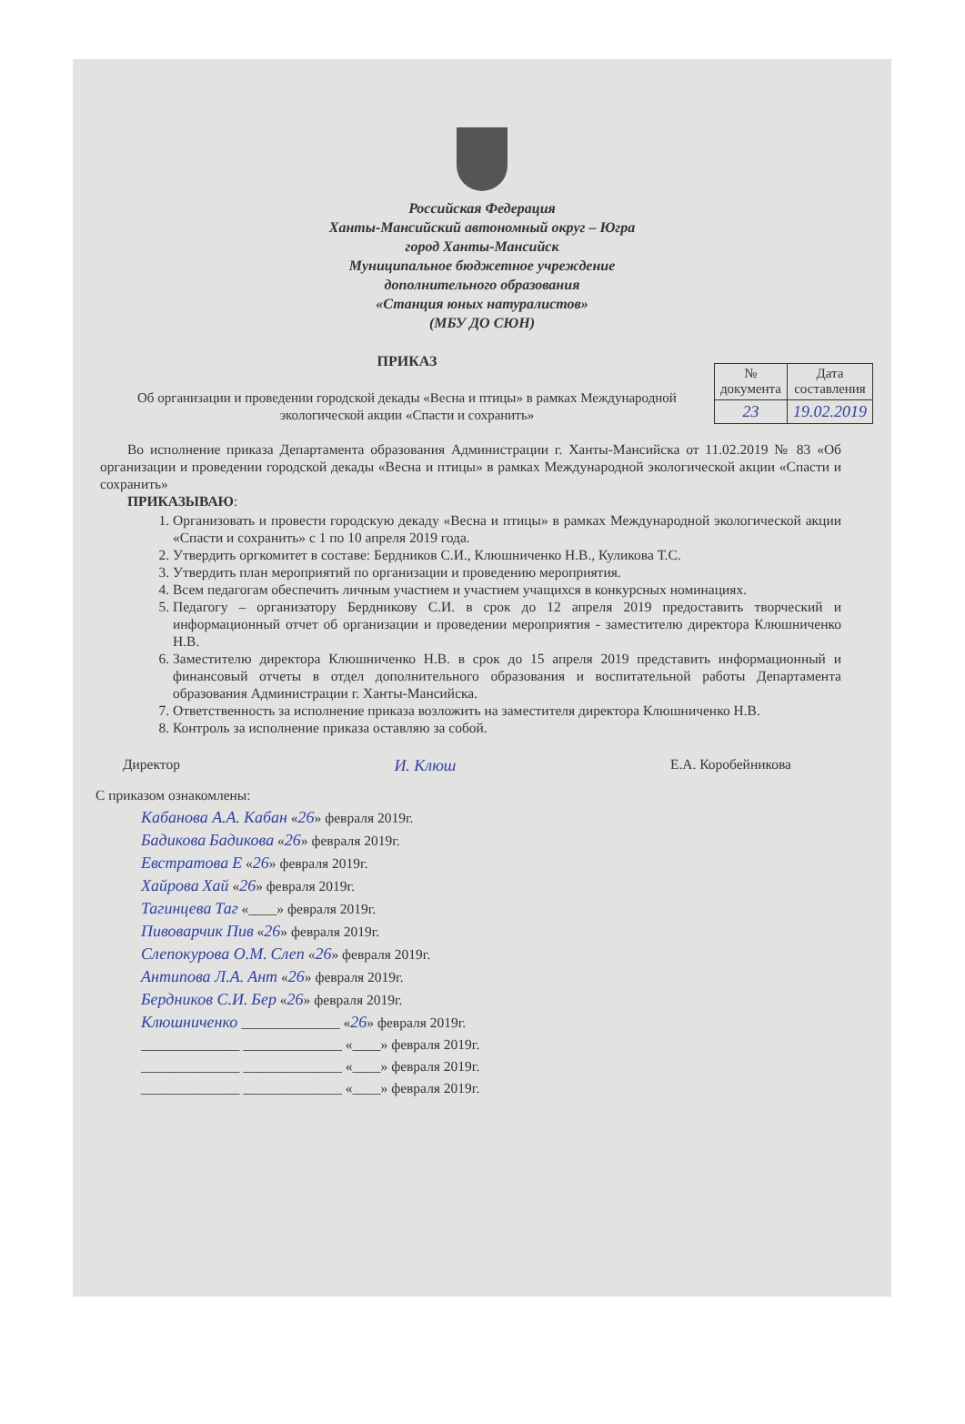Российская Федерация
Ханты-Мансийский автономный округ – Югра
город Ханты-Мансийск
Муниципальное бюджетное учреждение
дополнительного образования
«Станция юных натуралистов»
(МБУ ДО СЮН)
ПРИКАЗ
Об организации и проведении городской декады «Весна и птицы» в рамках Международной экологической акции «Спасти и сохранить»
| № документа | Дата составления |
| 23 | 19.02.2019 |
Во исполнение приказа Департамента образования Администрации г. Ханты-Мансийска от 11.02.2019 № 83 «Об организации и проведении городской декады «Весна и птицы» в рамках Международной экологической акции «Спасти и сохранить»
ПРИКАЗЫВАЮ:
1. Организовать и провести городскую декаду «Весна и птицы» в рамках Международной экологической акции «Спасти и сохранить» с 1 по 10 апреля 2019 года.
2. Утвердить оргкомитет в составе: Бердников С.И., Клюшниченко Н.В., Куликова Т.С.
3. Утвердить план мероприятий по организации и проведению мероприятия.
4. Всем педагогам обеспечить личным участием и участием учащихся в конкурсных номинациях.
5. Педагогу – организатору Бердникову С.И. в срок до 12 апреля 2019 предоставить творческий и информационный отчет об организации и проведении мероприятия - заместителю директора Клюшниченко Н.В.
6. Заместителю директора Клюшниченко Н.В. в срок до 15 апреля 2019 представить информационный и финансовый отчеты в отдел дополнительного образования и воспитательной работы Департамента образования Администрации г. Ханты-Мансийска.
7. Ответственность за исполнение приказа возложить на заместителя директора Клюшниченко Н.В.
8. Контроль за исполнение приказа оставляю за собой.
Директор И. Клюш Е.А. Коробейникова
С приказом ознакомлены:
Кабанова А.А. Кабан «26» февраля 2019г.
Бадикова Бадикова «26» февраля 2019г.
Евстратова Е «26» февраля 2019г.
Хайрова Хай «26» февраля 2019г.
Тагинцева Таг «____» февраля 2019г.
Пивоварчик Пив «26» февраля 2019г.
Слепокурова О.М. Слеп «26» февраля 2019г.
Антипова Л.А. Ант «26» февраля 2019г.
Бердников С.И. Бер «26» февраля 2019г.
Клюшниченко ______________ «26» февраля 2019г.
______________ ______________ «____» февраля 2019г.
______________ ______________ «____» февраля 2019г.
______________ ______________ «____» февраля 2019г.